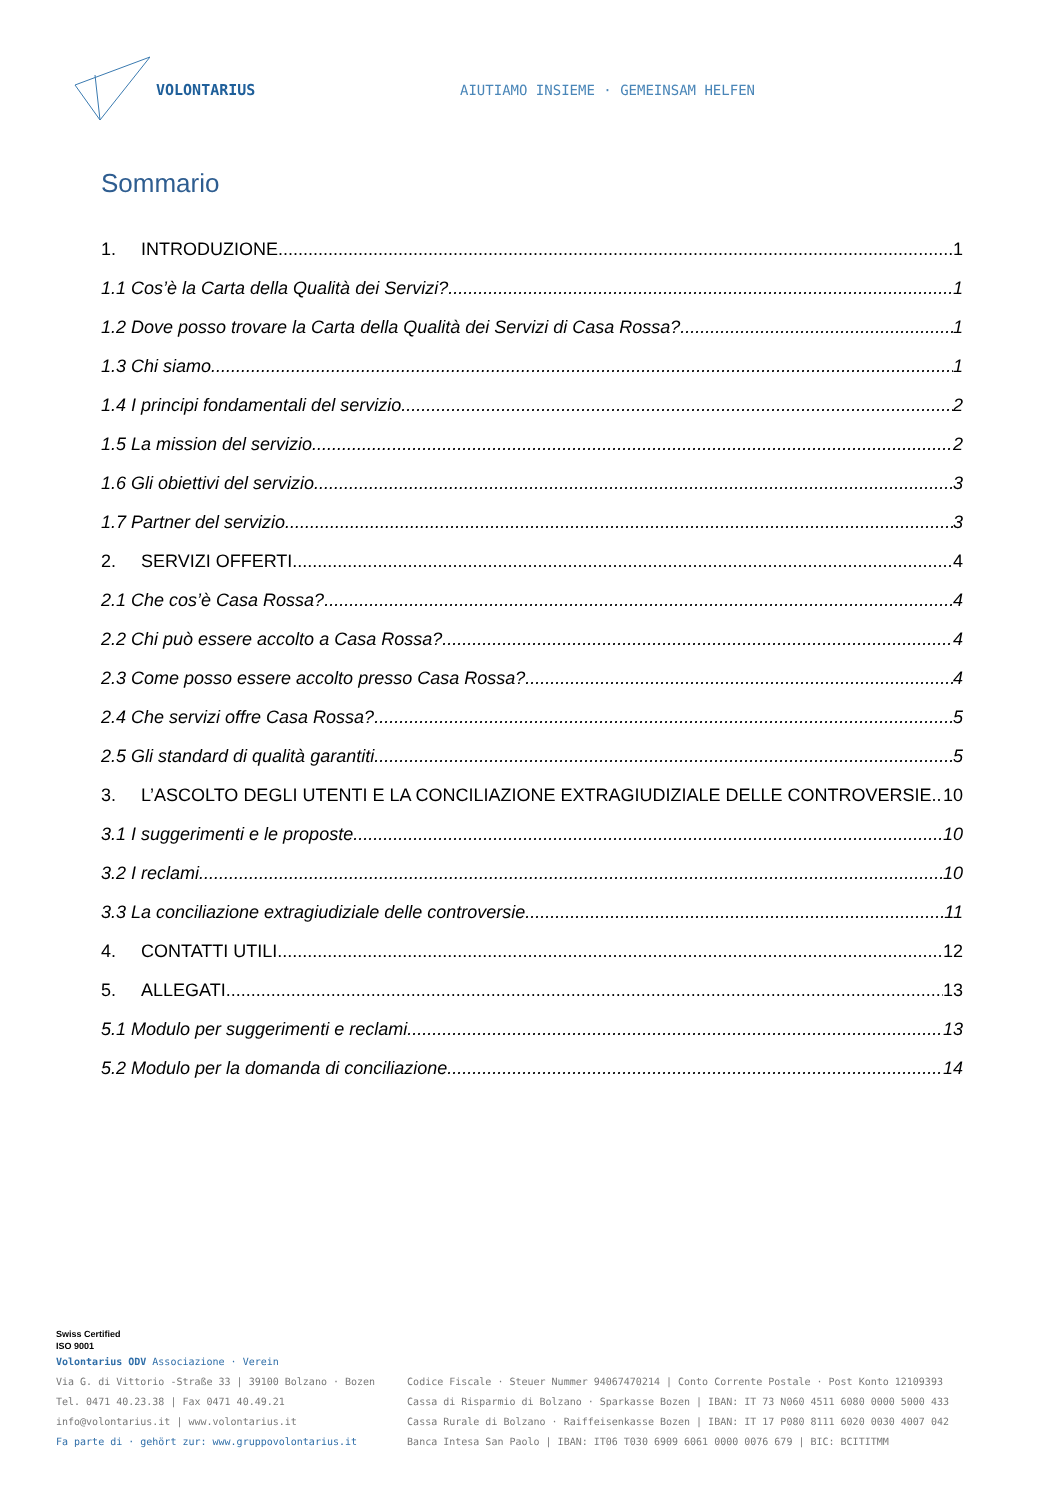VOLONTARIUS
AIUTIAMO INSIEME · GEMEINSAM HELFEN
Sommario
1. INTRODUZIONE 1
1.1 Cos’è la Carta della Qualità dei Servizi? 1
1.2 Dove posso trovare la Carta della Qualità dei Servizi di Casa Rossa? 1
1.3 Chi siamo 1
1.4 I principi fondamentali del servizio 2
1.5 La mission del servizio 2
1.6 Gli obiettivi del servizio 3
1.7 Partner del servizio 3
2. SERVIZI OFFERTI 4
2.1 Che cos’è Casa Rossa? 4
2.2 Chi può essere accolto a Casa Rossa? 4
2.3 Come posso essere accolto presso Casa Rossa? 4
2.4 Che servizi offre Casa Rossa? 5
2.5 Gli standard di qualità garantiti 5
3. L’ASCOLTO DEGLI UTENTI E LA CONCILIAZIONE EXTRAGIUDIZIALE DELLE CONTROVERSIE 10
3.1 I suggerimenti e le proposte 10
3.2 I reclami 10
3.3 La conciliazione extragiudiziale delle controversie 11
4. CONTATTI UTILI 12
5. ALLEGATI 13
5.1 Modulo per suggerimenti e reclami 13
5.2 Modulo per la domanda di conciliazione 14
Swiss Certified
ISO 9001
Volontarius ODV Associazione · Verein
Via G. di Vittorio -Straße 33 | 39100 Bolzano · Bozen
Tel. 0471 40.23.38 | Fax 0471 40.49.21
info@volontarius.it | www.volontarius.it
Fa parte di · gehört zur: www.gruppovolontarius.it
Codice Fiscale · Steuer Nummer 94067470214 | Conto Corrente Postale · Post Konto 12109393
Cassa di Risparmio di Bolzano · Sparkasse Bozen | IBAN: IT 73 N060 4511 6080 0000 5000 433
Cassa Rurale di Bolzano · Raiffeisenkasse Bozen | IBAN: IT 17 P080 8111 6020 0030 4007 042
Banca Intesa San Paolo | IBAN: IT06 T030 6909 6061 0000 0076 679 | BIC: BCITITMM